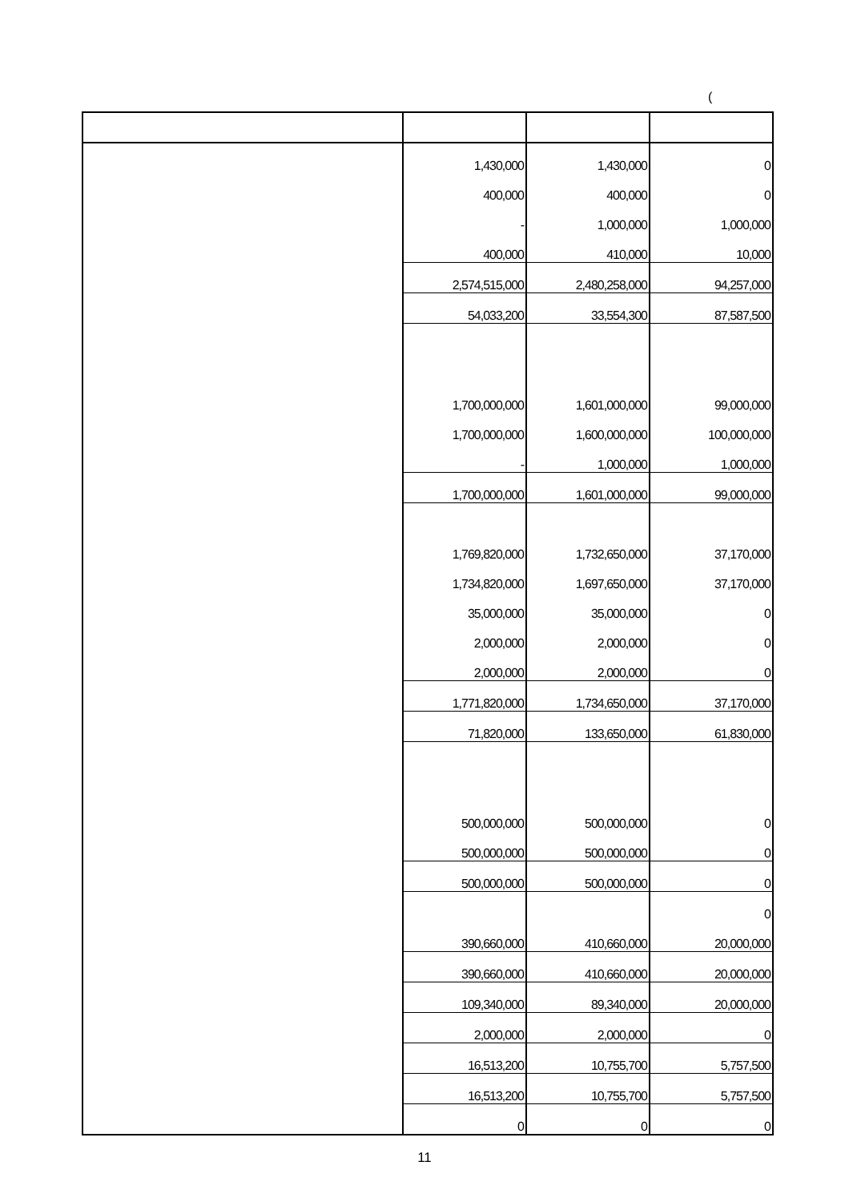(
| | 1,430,000 | 1,430,000 | 0 |
| | 400,000 | 400,000 | 0 |
| | - | 1,000,000 | 1,000,000 |
| | 400,000 | 410,000 | 10,000 |
| | 2,574,515,000 | 2,480,258,000 | 94,257,000 |
| | 54,033,200 | 33,554,300 | 87,587,500 |
| | 1,700,000,000 | 1,601,000,000 | 99,000,000 |
| | 1,700,000,000 | 1,600,000,000 | 100,000,000 |
| | - | 1,000,000 | 1,000,000 |
| | 1,700,000,000 | 1,601,000,000 | 99,000,000 |
| | 1,769,820,000 | 1,732,650,000 | 37,170,000 |
| | 1,734,820,000 | 1,697,650,000 | 37,170,000 |
| | 35,000,000 | 35,000,000 | 0 |
| | 2,000,000 | 2,000,000 | 0 |
| | 2,000,000 | 2,000,000 | 0 |
| | 1,771,820,000 | 1,734,650,000 | 37,170,000 |
| | 71,820,000 | 133,650,000 | 61,830,000 |
| | 500,000,000 | 500,000,000 | 0 |
| | 500,000,000 | 500,000,000 | 0 |
| | 500,000,000 | 500,000,000 | 0 |
| | | | 0 |
| | 390,660,000 | 410,660,000 | 20,000,000 |
| | 390,660,000 | 410,660,000 | 20,000,000 |
| | 109,340,000 | 89,340,000 | 20,000,000 |
| | 2,000,000 | 2,000,000 | 0 |
| | 16,513,200 | 10,755,700 | 5,757,500 |
| | 16,513,200 | 10,755,700 | 5,757,500 |
| | 0 | 0 | 0 |
11